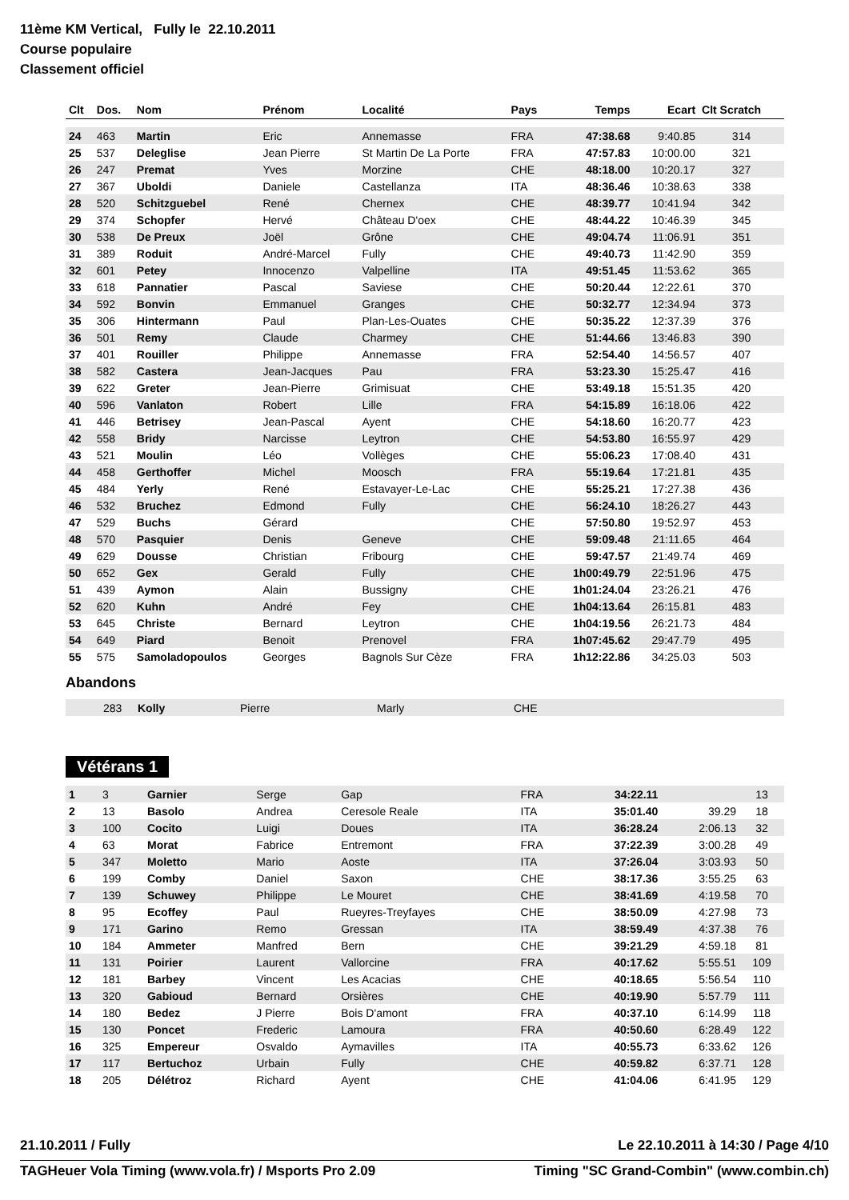11ème KM Vertical, Fully le 22.10.2011
Course populaire
Classement officiel
| Clt | Dos. | Nom | Prénom | Localité | Pays | Temps | Ecart | Clt Scratch |
| --- | --- | --- | --- | --- | --- | --- | --- | --- |
| 24 | 463 | Martin | Eric | Annemasse | FRA | 47:38.68 | 9:40.85 | 314 |
| 25 | 537 | Deleglise | Jean Pierre | St Martin De La Porte | FRA | 47:57.83 | 10:00.00 | 321 |
| 26 | 247 | Premat | Yves | Morzine | CHE | 48:18.00 | 10:20.17 | 327 |
| 27 | 367 | Uboldi | Daniele | Castellanza | ITA | 48:36.46 | 10:38.63 | 338 |
| 28 | 520 | Schitzguebel | René | Chernex | CHE | 48:39.77 | 10:41.94 | 342 |
| 29 | 374 | Schopfer | Hervé | Château D'oex | CHE | 48:44.22 | 10:46.39 | 345 |
| 30 | 538 | De Preux | Joël | Grône | CHE | 49:04.74 | 11:06.91 | 351 |
| 31 | 389 | Roduit | André-Marcel | Fully | CHE | 49:40.73 | 11:42.90 | 359 |
| 32 | 601 | Petey | Innocenzo | Valpelline | ITA | 49:51.45 | 11:53.62 | 365 |
| 33 | 618 | Pannatier | Pascal | Saviese | CHE | 50:20.44 | 12:22.61 | 370 |
| 34 | 592 | Bonvin | Emmanuel | Granges | CHE | 50:32.77 | 12:34.94 | 373 |
| 35 | 306 | Hintermann | Paul | Plan-Les-Ouates | CHE | 50:35.22 | 12:37.39 | 376 |
| 36 | 501 | Remy | Claude | Charmey | CHE | 51:44.66 | 13:46.83 | 390 |
| 37 | 401 | Rouiller | Philippe | Annemasse | FRA | 52:54.40 | 14:56.57 | 407 |
| 38 | 582 | Castera | Jean-Jacques | Pau | FRA | 53:23.30 | 15:25.47 | 416 |
| 39 | 622 | Greter | Jean-Pierre | Grimisuat | CHE | 53:49.18 | 15:51.35 | 420 |
| 40 | 596 | Vanlaton | Robert | Lille | FRA | 54:15.89 | 16:18.06 | 422 |
| 41 | 446 | Betrisey | Jean-Pascal | Ayent | CHE | 54:18.60 | 16:20.77 | 423 |
| 42 | 558 | Bridy | Narcisse | Leytron | CHE | 54:53.80 | 16:55.97 | 429 |
| 43 | 521 | Moulin | Léo | Vollèges | CHE | 55:06.23 | 17:08.40 | 431 |
| 44 | 458 | Gerthoffer | Michel | Moosch | FRA | 55:19.64 | 17:21.81 | 435 |
| 45 | 484 | Yerly | René | Estavayer-Le-Lac | CHE | 55:25.21 | 17:27.38 | 436 |
| 46 | 532 | Bruchez | Edmond | Fully | CHE | 56:24.10 | 18:26.27 | 443 |
| 47 | 529 | Buchs | Gérard | | CHE | 57:50.80 | 19:52.97 | 453 |
| 48 | 570 | Pasquier | Denis | Geneve | CHE | 59:09.48 | 21:11.65 | 464 |
| 49 | 629 | Dousse | Christian | Fribourg | CHE | 59:47.57 | 21:49.74 | 469 |
| 50 | 652 | Gex | Gerald | Fully | CHE | 1h00:49.79 | 22:51.96 | 475 |
| 51 | 439 | Aymon | Alain | Bussigny | CHE | 1h01:24.04 | 23:26.21 | 476 |
| 52 | 620 | Kuhn | André | Fey | CHE | 1h04:13.64 | 26:15.81 | 483 |
| 53 | 645 | Christe | Bernard | Leytron | CHE | 1h04:19.56 | 26:21.73 | 484 |
| 54 | 649 | Piard | Benoit | Prenovel | FRA | 1h07:45.62 | 29:47.79 | 495 |
| 55 | 575 | Samoladopoulos | Georges | Bagnols Sur Cèze | FRA | 1h12:22.86 | 34:25.03 | 503 |
Abandons
| | 283 | Kolly | Pierre | Marly | CHE |
Vétérans 1
| 1 | 3 | Garnier | Serge | Gap | FRA | 34:22.11 | | 13 |
| 2 | 13 | Basolo | Andrea | Ceresole Reale | ITA | 35:01.40 | 39.29 | 18 |
| 3 | 100 | Cocito | Luigi | Doues | ITA | 36:28.24 | 2:06.13 | 32 |
| 4 | 63 | Morat | Fabrice | Entremont | FRA | 37:22.39 | 3:00.28 | 49 |
| 5 | 347 | Moletto | Mario | Aoste | ITA | 37:26.04 | 3:03.93 | 50 |
| 6 | 199 | Comby | Daniel | Saxon | CHE | 38:17.36 | 3:55.25 | 63 |
| 7 | 139 | Schuwey | Philippe | Le Mouret | CHE | 38:41.69 | 4:19.58 | 70 |
| 8 | 95 | Ecoffey | Paul | Rueyres-Treyfayes | CHE | 38:50.09 | 4:27.98 | 73 |
| 9 | 171 | Garino | Remo | Gressan | ITA | 38:59.49 | 4:37.38 | 76 |
| 10 | 184 | Ammeter | Manfred | Bern | CHE | 39:21.29 | 4:59.18 | 81 |
| 11 | 131 | Poirier | Laurent | Vallorcine | FRA | 40:17.62 | 5:55.51 | 109 |
| 12 | 181 | Barbey | Vincent | Les Acacias | CHE | 40:18.65 | 5:56.54 | 110 |
| 13 | 320 | Gabioud | Bernard | Orsières | CHE | 40:19.90 | 5:57.79 | 111 |
| 14 | 180 | Bedez | J Pierre | Bois D'amont | FRA | 40:37.10 | 6:14.99 | 118 |
| 15 | 130 | Poncet | Frederic | Lamoura | FRA | 40:50.60 | 6:28.49 | 122 |
| 16 | 325 | Empereur | Osvaldo | Aymavilles | ITA | 40:55.73 | 6:33.62 | 126 |
| 17 | 117 | Bertuchoz | Urbain | Fully | CHE | 40:59.82 | 6:37.71 | 128 |
| 18 | 205 | Délétroz | Richard | Ayent | CHE | 41:04.06 | 6:41.95 | 129 |
21.10.2011 / Fully Le 22.10.2011 à 14:30 / Page 4/10
TAGHeuer Vola Timing (www.vola.fr) / Msports Pro 2.09 Timing "SC Grand-Combin" (www.combin.ch)